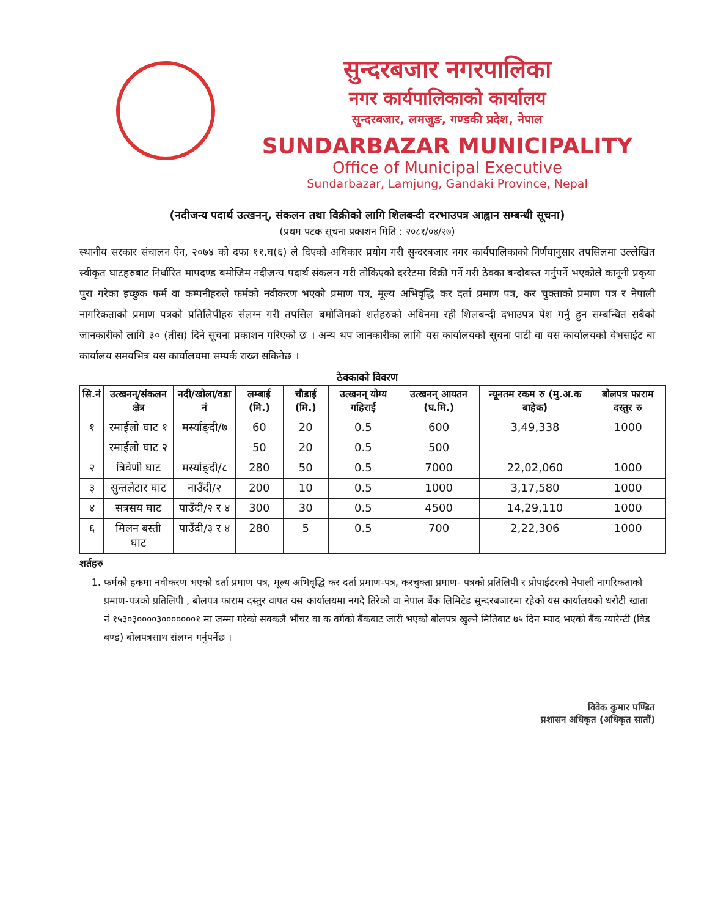सुन्दरबजार नगरपालिका
नगर कार्यपालिकाको कार्यालय
सुन्दरबजार, लमजुङ, गण्डकी प्रदेश, नेपाल
SUNDARBAZAR MUNICIPALITY
Office of Municipal Executive
Sundarbazar, Lamjung, Gandaki Province, Nepal
(नदीजन्य पदार्थ उत्खनन्, संकलन तथा विक्रीको लागि शिलबन्दी दरभाउपत्र आह्वान सम्बन्धी सूचना)
(प्रथम पटक सूचना प्रकाशन मिति : २०८१/०४/२७)
स्थानीय सरकार संचालन ऐन, २०७४ को दफा ११.घ(६) ले दिएको अधिकार प्रयोग गरी सुन्दरबजार नगर कार्यपालिकाको निर्णयानुसार तपसिलमा उल्लेखित स्वीकृत घाटहरुबाट निर्धारित मापदण्ड बमोजिम नदीजन्य पदार्थ संकलन गरी तोकिएको दररेटमा विक्री गर्ने गरी ठेक्का बन्दोबस्त गर्नुपर्ने भएकोले कानूनी प्रकृया पुरा गरेका इच्छुक फर्म वा कम्पनीहरुले फर्मको नवीकरण भएको प्रमाण पत्र, मूल्य अभिवृद्धि कर दर्ता प्रमाण पत्र, कर चुक्ताको प्रमाण पत्र र नेपाली नागरिकताको प्रमाण पत्रको प्रतिलिपीहरु संलग्न गरी तपसिल बमोजिमको शर्तहरुको अधिनमा रही शिलबन्दी दभाउपत्र पेश गर्नु हुन सम्बन्धित सबैको जानकारीको लागि ३० (तीस) दिने सूचना प्रकाशन गरिएको छ । अन्य थप जानकारीका लागि यस कार्यालयको सूचना पाटी वा यस कार्यालयको वेभसाईट बा कार्यालय समयभित्र यस कार्यालयमा सम्पर्क राख्न सकिनेछ ।
ठेक्काको विवरण
| सि.नं | उत्खनन्/संकलन क्षेत्र | नदी/खोला/वडा नं | लम्बाई (मि.) | चौडाई (मि.) | उत्खनन् योग्य गहिराई | उत्खनन् आयतन (घ.मि.) | न्यूनतम रकम रु (मु.अ.क बाहेक) | बोलपत्र फाराम दस्तुर रु |
| --- | --- | --- | --- | --- | --- | --- | --- | --- |
| १ | रमाईलो घाट १ | मर्स्याङ्दी/७ | 60 | 20 | 0.5 | 600 | 3,49,338 | 1000 |
| | रमाईलो घाट २ | | 50 | 20 | 0.5 | 500 | | |
| २ | त्रिवेणी घाट | मर्स्याङ्दी/८ | 280 | 50 | 0.5 | 7000 | 22,02,060 | 1000 |
| ३ | सुन्तलेटार घाट | नाउँदी/२ | 200 | 10 | 0.5 | 1000 | 3,17,580 | 1000 |
| ४ | सत्रसय घाट | पाउँदी/२ र ४ | 300 | 30 | 0.5 | 4500 | 14,29,110 | 1000 |
| ६ | मिलन बस्ती घाट | पाउँदी/३ र ४ | 280 | 5 | 0.5 | 700 | 2,22,306 | 1000 |
शर्तहरु
1. फर्मको हकमा नवीकरण भएको दर्ता प्रमाण पत्र, मूल्य अभिवृद्धि कर दर्ता प्रमाण-पत्र, करचुक्ता प्रमाण- पत्रको प्रतिलिपी र प्रोपाईटरको नेपाली नागरिकताको प्रमाण-पत्रको प्रतिलिपी , बोलपत्र फाराम दस्तुर वापत यस कार्यालयमा नगदै तिरेको वा नेपाल बैंक लिमिटेड सुन्दरबजारमा रहेको यस कार्यालयको धरौटी खाता नं १५३०३००००३०००००००१ मा जम्मा गरेको सक्कलै भौचर वा क वर्गको बैंकबाट जारी भएको बोलपत्र खुल्ने मितिबाट ७५ दिन म्याद भएको बैंक ग्यारेन्टी (विड बण्ड) बोलपत्रसाथ संलग्न गर्नुपर्नेछ ।
विवेक कुमार पण्डित
प्रशासन अधिकृत (अधिकृत सातौं)